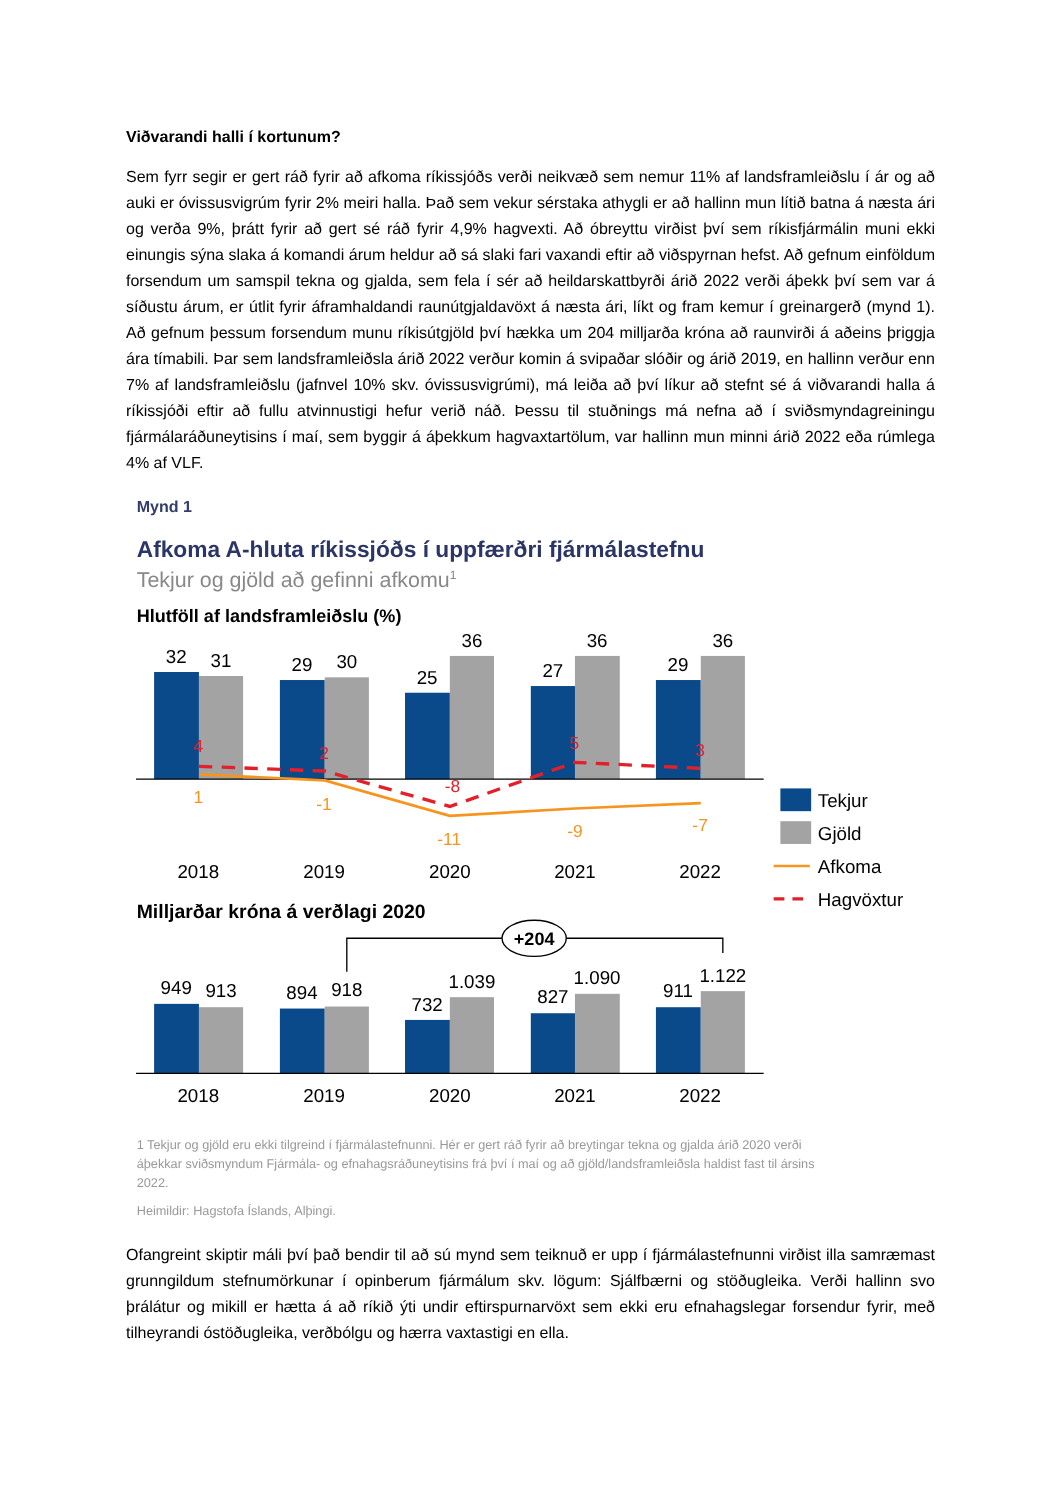Viðvarandi halli í kortunum?
Sem fyrr segir er gert ráð fyrir að afkoma ríkissjóðs verði neikvæð sem nemur 11% af landsframleiðslu í ár og að auki er óvissusvigrúm fyrir 2% meiri halla. Það sem vekur sérstaka athygli er að hallinn mun lítið batna á næsta ári og verða 9%, þrátt fyrir að gert sé ráð fyrir 4,9% hagvexti. Að óbreyttu virðist því sem ríkisfjármálin muni ekki einungis sýna slaka á komandi árum heldur að sá slaki fari vaxandi eftir að viðspyrnan hefst. Að gefnum einföldum forsendum um samspil tekna og gjalda, sem fela í sér að heildarskattbyrði árið 2022 verði áþekk því sem var á síðustu árum, er útlit fyrir áframhaldandi raunútgjaldavöxt á næsta ári, líkt og fram kemur í greinargerð (mynd 1). Að gefnum þessum forsendum munu ríkisútgjöld því hækka um 204 milljarða króna að raunvirði á aðeins þriggja ára tímabili. Þar sem landsframleiðsla árið 2022 verður komin á svipaðar slóðir og árið 2019, en hallinn verður enn 7% af landsframleiðslu (jafnvel 10% skv. óvissusvigrúmi), má leiða að því líkur að stefnt sé á viðvarandi halla á ríkissjóði eftir að fullu atvinnustigi hefur verið náð. Þessu til stuðnings má nefna að í sviðsmyndagreiningu fjármálaráðuneytisins í maí, sem byggir á áþekkum hagvaxtartölum, var hallinn mun minni árið 2022 eða rúmlega 4% af VLF.
Mynd 1
Afkoma A-hluta ríkissjóðs í uppfærðri fjármálastefnu
Tekjur og gjöld að gefinni afkomu1
Hlutföll af landsframleiðslu (%)
32
31
29
30
25
36
27
36
29
36
4
2
-8
5
3
1
-1
-11
-9
-7
2018
2019
2020
2021
2022
Tekjur
Gjöld
Afkoma
Hagvöxtur
Milljarðar króna á verðlagi 2020
+204
949
913
894
918
732
1.039
827
1.090
911
1.122
2018
2019
2020
2021
2022
1 Tekjur og gjöld eru ekki tilgreind í fjármálastefnunni. Hér er gert ráð fyrir að breytingar tekna og gjalda árið 2020 verði
áþekkar sviðsmyndum Fjármála- og efnahagsráðuneytisins frá því í maí og að gjöld/landsframleiðsla haldist fast til ársins
2022.
Heimildir: Hagstofa Íslands, Alþingi.
Ofangreint skiptir máli því það bendir til að sú mynd sem teiknuð er upp í fjármálastefnunni virðist illa samræmast grunngildum stefnumörkunar í opinberum fjármálum skv. lögum: Sjálfbærni og stöðugleika. Verði hallinn svo þrálátur og mikill er hætta á að ríkið ýti undir eftirspurnarvöxt sem ekki eru efnahagslegar forsendur fyrir, með tilheyrandi óstöðugleika, verðbólgu og hærra vaxtastigi en ella.